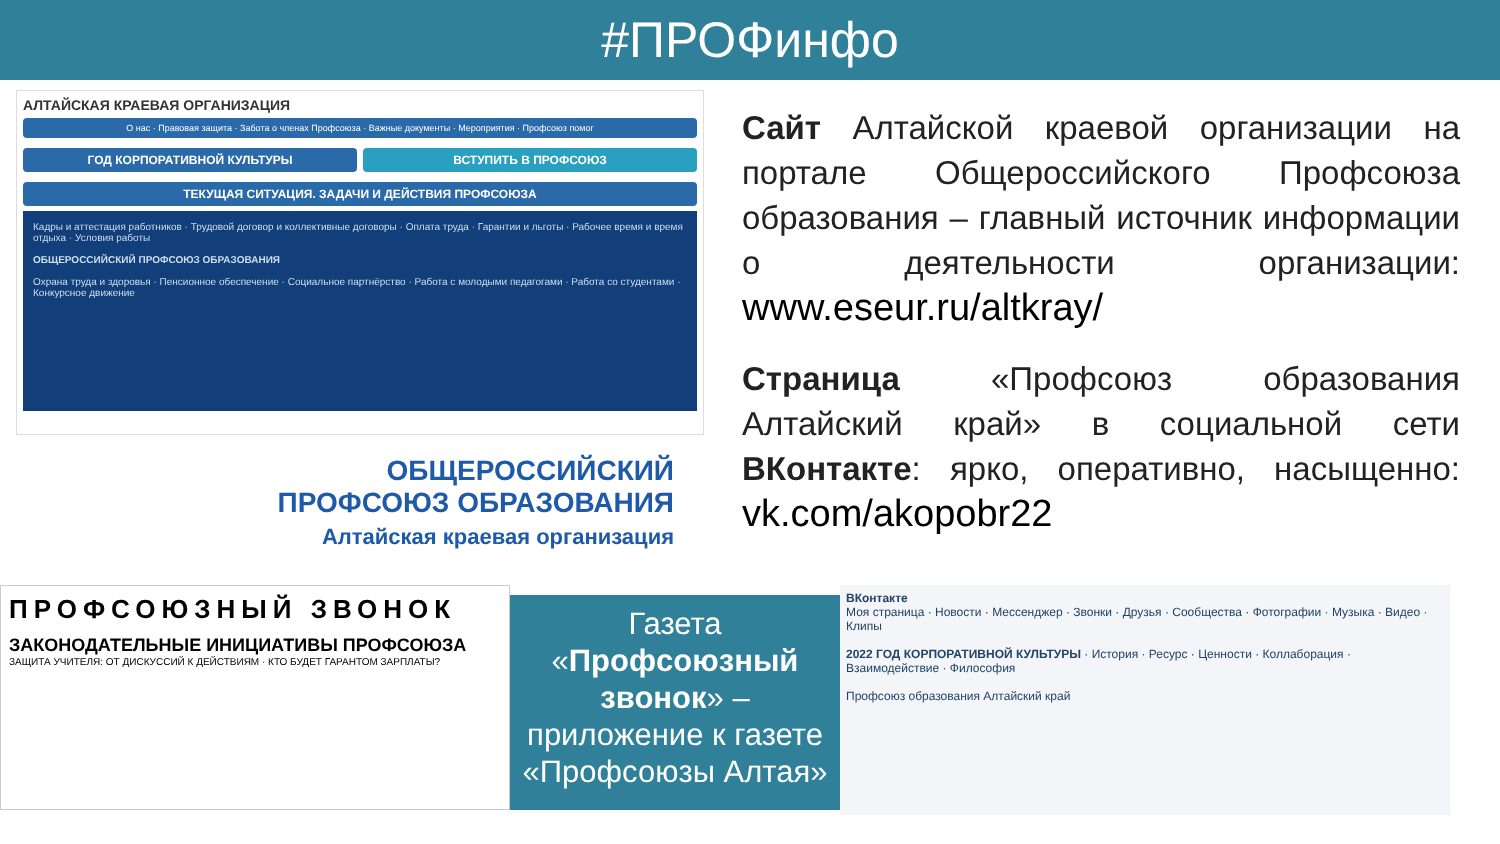#ПРОФинфо
АЛТАЙСКАЯ КРАЕВАЯ ОРГАНИЗАЦИЯ
О нас · Правовая защита · Забота о членах Профсоюза · Важные документы · Мероприятия · Профсоюз помог
ГОД КОРПОРАТИВНОЙ КУЛЬТУРЫ ВСТУПИТЬ В ПРОФСОЮЗ
ТЕКУЩАЯ СИТУАЦИЯ. ЗАДАЧИ И ДЕЙСТВИЯ ПРОФСОЮЗА
Кадры и аттестация работников · Трудовой договор и коллективные договоры · Оплата труда · Гарантии и льготы · Рабочее время и время отдыха · Условия работы
ОБЩЕРОССИЙСКИЙ ПРОФСОЮЗ ОБРАЗОВАНИЯ
Охрана труда и здоровья · Пенсионное обеспечение · Социальное партнёрство · Работа с молодыми педагогами · Работа со студентами · Конкурсное движение
ОБЩЕРОССИЙСКИЙ
ПРОФСОЮЗ ОБРАЗОВАНИЯ
Алтайская краевая организация
Сайт Алтайской краевой организации на портале Общероссийского Профсоюза образования – главный источник информации о деятельности организации: www.eseur.ru/altkray/
Страница «Профсоюз образования Алтайский край» в социальной сети ВКонтакте: ярко, оперативно, насыщенно: vk.com/akopobr22
ПРОФСОЮЗНЫЙ ЗВОНОК
ЗАКОНОДАТЕЛЬНЫЕ ИНИЦИАТИВЫ ПРОФСОЮЗА
ЗАЩИТА УЧИТЕЛЯ: ОТ ДИСКУССИЙ К ДЕЙСТВИЯМ · КТО БУДЕТ ГАРАНТОМ ЗАРПЛАТЫ?
Газета
«Профсоюзный звонок» –
приложение к газете «Профсоюзы Алтая»
ВКонтакте
Моя страница · Новости · Мессенджер · Звонки · Друзья · Сообщества · Фотографии · Музыка · Видео · Клипы
2022 ГОД КОРПОРАТИВНОЙ КУЛЬТУРЫ · История · Ресурс · Ценности · Коллаборация · Взаимодействие · Философия
Профсоюз образования Алтайский край